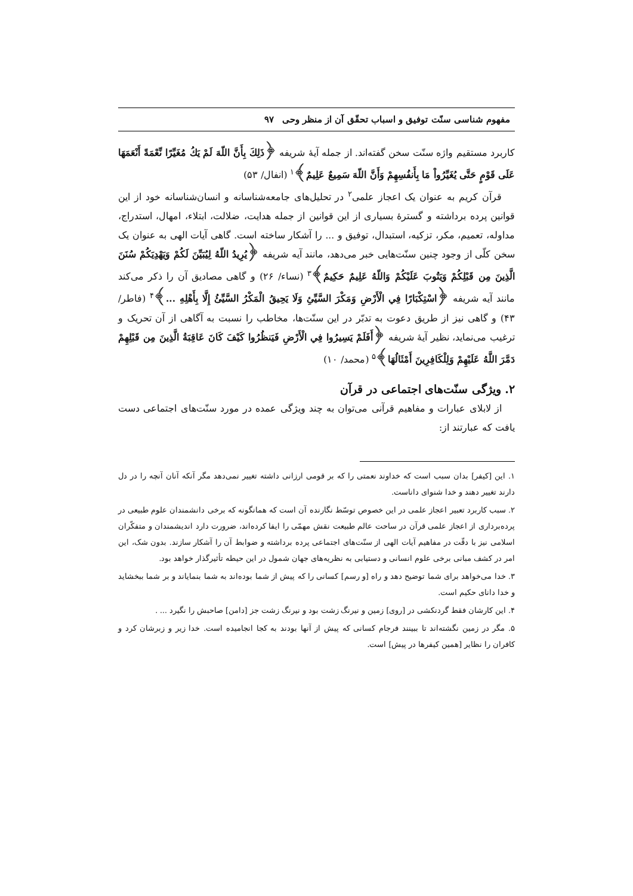مفهوم شناسی سنّت توفیق و اسباب تحقّق آن از منظر وحی ۹۷
کاربرد مستقیم واژه سنّت سخن گفته‌اند. از جمله آیهٔ شریفه ﴿ذَلِكَ بِأَنَّ اللّهَ لَمْ يَكُ مُغَيِّرًا نِّعْمَةً أَنْعَمَهَا عَلَى قَوْمٍ حَتَّى يُغَيِّرُواْ مَا بِأَنفُسِهِمْ وَأَنَّ اللّهَ سَمِيعٌ عَلِيمٌ﴾<sup>۱</sup> (انفال/ ۵۳)
قرآن کریم به عنوان یک اعجاز علمی<sup>۲</sup> در تحلیل‌های جامعه‌شناسانه و انسان‌شناسانه خود از این قوانین پرده برداشته و گسترهٔ بسیاری از این قوانین از جمله هدایت، ضلالت، ابتلاء، امهال، استدراج، مداوله، تعمیم، مکر، تزکیه، استبدال، توفیق و ... را آشکار ساخته است. گاهی آیات الهی به عنوان یک سخن کلّی از وجود چنین سنّت‌هایی خبر می‌دهد، مانند آیه شریفه ﴿يُرِيدُ اللّهُ لِيُبَيِّنَ لَكُمْ وَيَهْدِيَكُمْ سُنَنَ الَّذِينَ مِن قَبْلِكُمْ وَيَتُوبَ عَلَيْكُمْ وَاللّهُ عَلِيمٌ حَكِيمٌ﴾<sup>۳</sup> (نساء/ ۲۶) و گاهی مصادیق آن را ذکر می‌کند مانند آیه شریفه ﴿اسْتِكْبَارًا فِي الْأَرْضِ وَمَكْرَ السَّيِّئِ وَلَا يَحِيقُ الْمَكْرُ السَّيِّئُ إِلَّا بِأَهْلِهِ ...﴾<sup>۴</sup> (فاطر/ ۴۳) و گاهی نیز از طریق دعوت به تدبّر در این سنّت‌ها، مخاطب را نسبت به آگاهی از آن تحریک و ترغیب می‌نماید، نظیر آیهٔ شریفه ﴿أَفَلَمْ يَسِيرُوا فِي الْأَرْضِ فَيَنظُرُوا كَيْفَ كَانَ عَاقِبَةُ الَّذِينَ مِن قَبْلِهِمْ دَمَّرَ اللَّهُ عَلَيْهِمْ وَلِلْكَافِرِينَ أَمْثَالُهَا﴾<sup>۵</sup> (محمد/ ۱۰)
۲. ویژگی سنّت‌های اجتماعی در قرآن
از لابلای عبارات و مفاهیم قرآنی می‌توان به چند ویژگی عمده در مورد سنّت‌های اجتماعی دست یافت که عبارتند از:
۱. این [کیفر] بدان سبب است که خداوند نعمتی را که بر قومی ارزانی داشته تغییر نمی‌دهد مگر آنکه آنان آنچه را در دل دارند تغییر دهند و خدا شنوای داناست.
۲. سبب کاربرد تعبیر اعجاز علمی در این خصوص توسّط نگارنده آن است که همانگونه که برخی دانشمندان علوم طبیعی در پرده‌برداری از اعجاز علمی قرآن در ساحت عالم طبیعت نقش مهمّی را ایفا کرده‌اند، ضرورت دارد اندیشمندان و متفکّران اسلامی نیز با دقّت در مفاهیم آیات الهی از سنّت‌های اجتماعی پرده برداشته و ضوابط آن را آشکار سازند. بدون شک، این امر در کشف مبانی برخی علوم انسانی و دستیابی به نظریه‌های جهان شمول در این حیطه تأثیرگذار خواهد بود.
۳. خدا می‌خواهد برای شما توضیح دهد و راه [و رسم] کسانی را که پیش از شما بوده‌اند به شما بنمایاند و بر شما ببخشاید و خدا دانای حکیم است.
۴. این کارشان فقط گردنکشی در [روی] زمین و نیرنگ زشت بود و نیرنگ زشت جز [دامن] صاحبش را نگیرد ... .
۵. مگر در زمین نگشته‌اند تا ببینند فرجام کسانی که پیش از آنها بودند به کجا انجامیده است. خدا زیر و زبرشان کرد و کافران را نظایر [همین کیفرها در پیش] است.